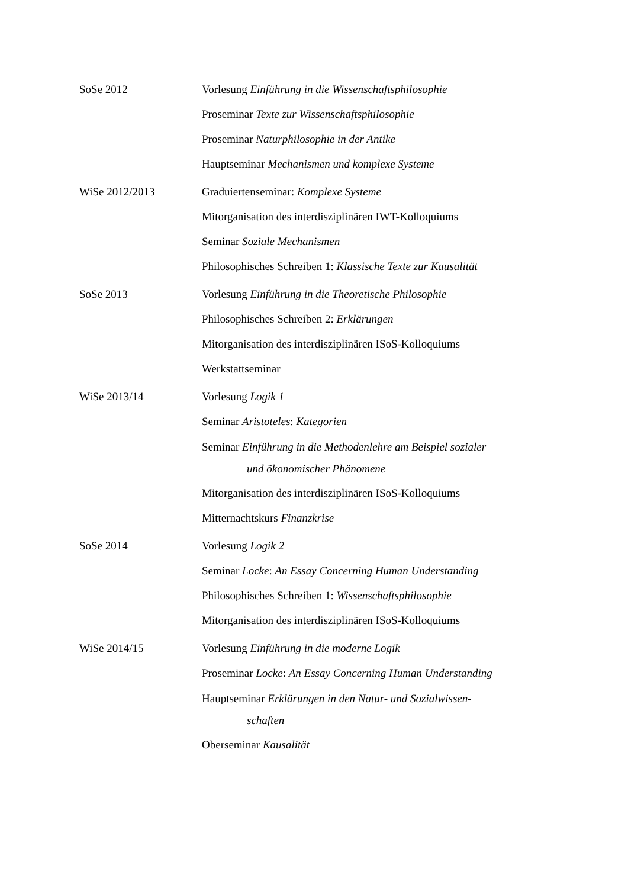SoSe 2012 Vorlesung Einführung in die Wissenschaftsphilosophie
Proseminar Texte zur Wissenschaftsphilosophie
Proseminar Naturphilosophie in der Antike
Hauptseminar Mechanismen und komplexe Systeme
WiSe 2012/2013 Graduiertenseminar: Komplexe Systeme
Mitorganisation des interdisziplinären IWT-Kolloquiums
Seminar Soziale Mechanismen
Philosophisches Schreiben 1: Klassische Texte zur Kausalität
SoSe 2013 Vorlesung Einführung in die Theoretische Philosophie
Philosophisches Schreiben 2: Erklärungen
Mitorganisation des interdisziplinären ISoS-Kolloquiums
Werkstattseminar
WiSe 2013/14 Vorlesung Logik 1
Seminar Aristoteles: Kategorien
Seminar Einführung in die Methodenlehre am Beispiel sozialer
und ökonomischer Phänomene
Mitorganisation des interdisziplinären ISoS-Kolloquiums
Mitternachtskurs Finanzkrise
SoSe 2014 Vorlesung Logik 2
Seminar Locke: An Essay Concerning Human Understanding
Philosophisches Schreiben 1: Wissenschaftsphilosophie
Mitorganisation des interdisziplinären ISoS-Kolloquiums
WiSe 2014/15 Vorlesung Einführung in die moderne Logik
Proseminar Locke: An Essay Concerning Human Understanding
Hauptseminar Erklärungen in den Natur- und Sozialwissen-
schaften
Oberseminar Kausalität